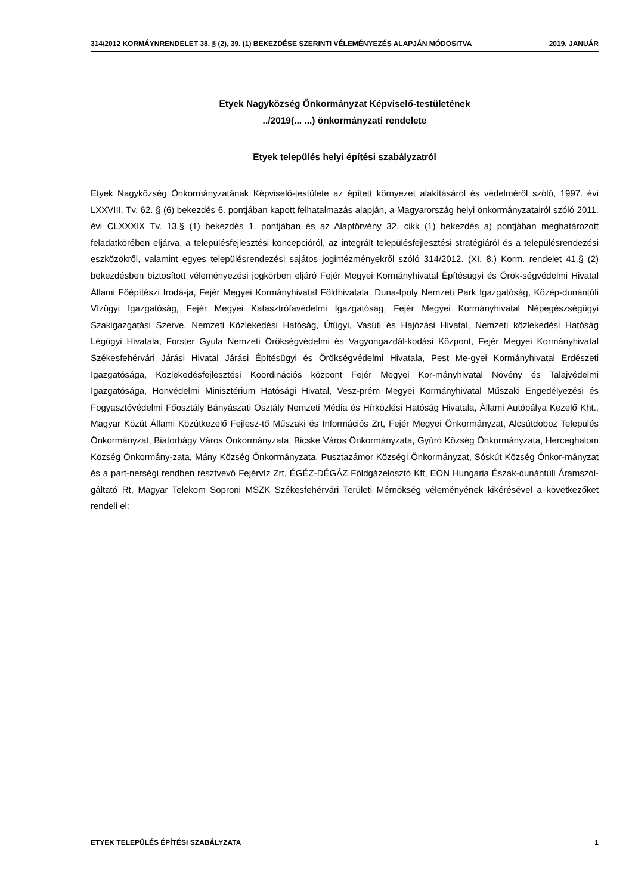314/2012 KORMÁYNRENDELET 38. § (2), 39. (1) BEKEZDÉSE SZERINTI VÉLEMÉNYEZÉS ALAPJÁN MÓDOSíTVA 2019. JANUÁR
Etyek Nagyközség Önkormányzat Képviselő-testületének
../2019(... ...) önkormányzati rendelete
Etyek település helyi építési szabályzatról
Etyek Nagyközség Önkormányzatának Képviselő-testülete az épített környezet alakításáról és védelméről szóló, 1997. évi LXXVIII. Tv. 62. § (6) bekezdés 6. pontjában kapott felhatalmazás alapján, a Magyarország helyi önkormányzatairól szóló 2011. évi CLXXXIX Tv. 13.§ (1) bekezdés 1. pontjában és az Alaptörvény 32. cikk (1) bekezdés a) pontjában meghatározott feladatkörében eljárva, a településfejlesztési koncepcióról, az integrált településfejlesztési stratégiáról és a településrendezési eszközökről, valamint egyes településrendezési sajátos jogintézményekről szóló 314/2012. (XI. 8.) Korm. rendelet 41.§ (2) bekezdésben biztosított véleményezési jogkörben eljáró Fejér Megyei Kormányhivatal Építésügyi és Örök-ségvédelmi Hivatal Állami Főépítészi Irodá-ja, Fejér Megyei Kormányhivatal Földhivatala, Duna-Ipoly Nemzeti Park Igazgatóság, Közép-dunántúli Vízügyi Igazgatóság, Fejér Megyei Katasztrófavédelmi Igazgatóság, Fejér Megyei Kormányhivatal Népegészségügyi Szakigazgatási Szerve, Nemzeti Közlekedési Hatóság, Útügyi, Vasúti és Hajózási Hivatal, Nemzeti közlekedési Hatóság Légügyi Hivatala, Forster Gyula Nemzeti Örökségvédelmi és Vagyongazdál-kodási Központ, Fejér Megyei Kormányhivatal Székesfehérvári Járási Hivatal Járási Építésügyi és Örökségvédelmi Hivatala, Pest Me-gyei Kormányhivatal Erdészeti Igazgatósága, Közlekedésfejlesztési Koordinációs központ Fejér Megyei Kor-mányhivatal Növény és Talajvédelmi Igazgatósága, Honvédelmi Minisztérium Hatósági Hivatal, Vesz-prém Megyei Kormányhivatal Műszaki Engedélyezési és Fogyasztóvédelmi Főosztály Bányászati Osztály Nemzeti Média és Hírközlési Hatóság Hivatala, Állami Autópálya Kezelő Kht., Magyar Közút Állami Közútkezelő Fejlesz-tő Műszaki és Információs Zrt, Fejér Megyei Önkormányzat, Alcsútdoboz Település Önkormányzat, Biatorbágy Város Önkormányzata, Bicske Város Önkormányzata, Gyúró Község Önkormányzata, Herceghalom Község Önkormány-zata, Mány Község Önkormányzata, Pusztazámor Községi Önkormányzat, Sóskút Község Önkor-mányzat és a part-nerségi rendben résztvevő Fejérvíz Zrt, ÉGÉZ-DÉGÁZ Földgázelosztó Kft, EON Hungaria Észak-dunántúli Áramszol-gáltató Rt, Magyar Telekom Soproni MSZK Székesfehérvári Területi Mérnökség véleményének kikérésével a következőket rendeli el:
ETYEK TELEPÜLÉS ÉPÍTÉSI SZABÁLYZATA 1